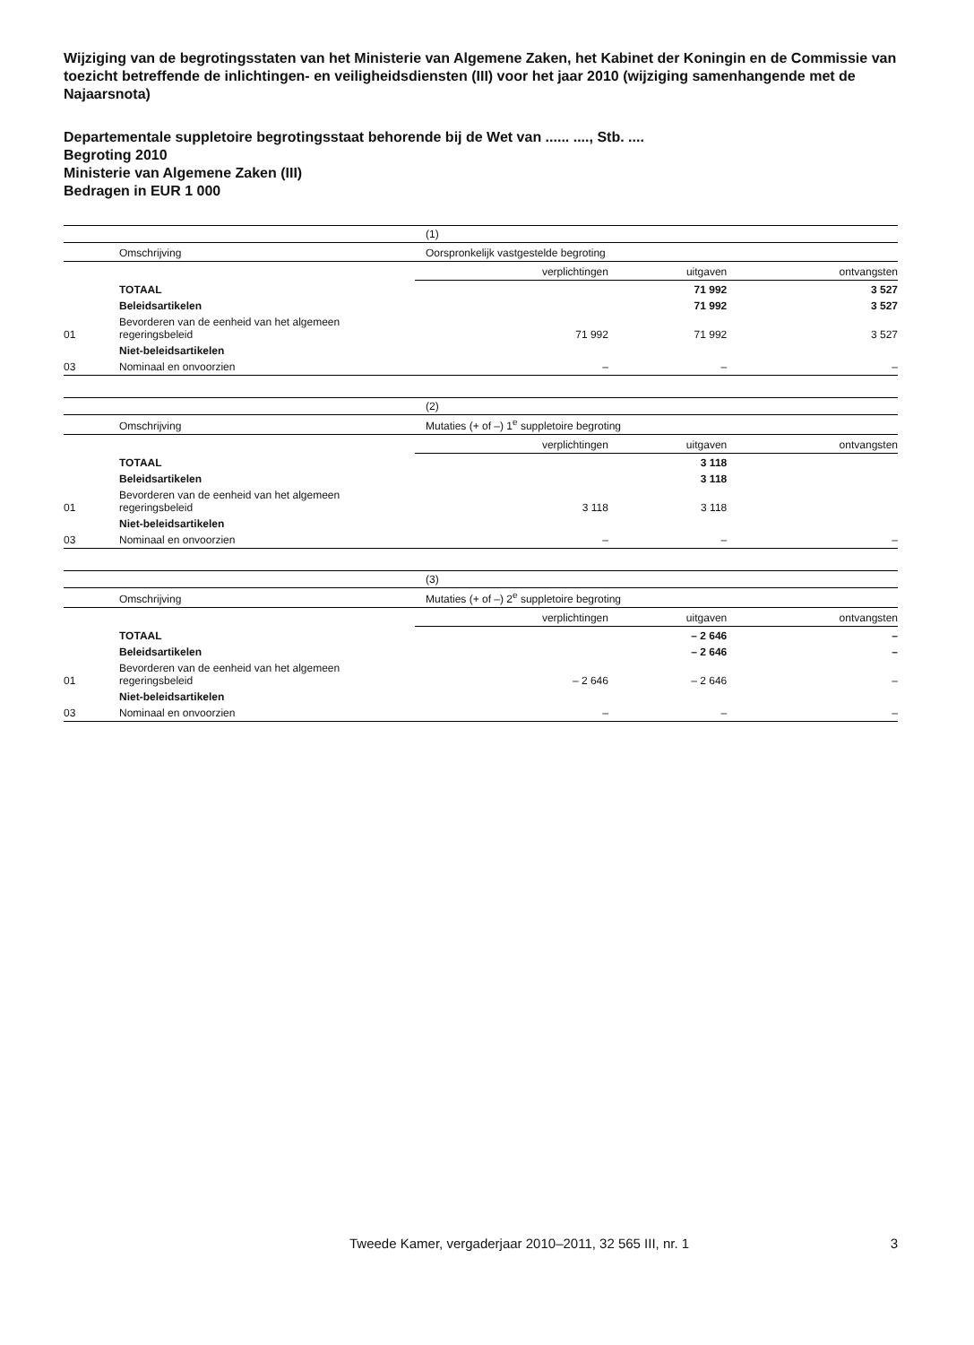Wijziging van de begrotingsstaten van het Ministerie van Algemene Zaken, het Kabinet der Koningin en de Commissie van toezicht betreffende de inlichtingen- en veiligheidsdiensten (III) voor het jaar 2010 (wijziging samenhangende met de Najaarsnota)
Departementale suppletoire begrotingsstaat behorende bij de Wet van ...... ...., Stb. ....
Begroting 2010
Ministerie van Algemene Zaken (III)
Bedragen in EUR 1 000
| | | (1) | | |
| | Omschrijving | Oorspronkelijk vastgestelde begroting | | |
| | | verplichtingen | uitgaven | ontvangsten |
| | TOTAAL | | 71 992 | 3 527 |
| | Beleidsartikelen | | 71 992 | 3 527 |
| 01 | Bevorderen van de eenheid van het algemeen regeringsbeleid | 71 992 | 71 992 | 3 527 |
| | Niet-beleidsartikelen | | | |
| 03 | Nominaal en onvoorzien | – | – | – |
| | | (2) | | |
| | Omschrijving | Mutaties (+ of –) 1<sup>e</sup> suppletoire begroting | | |
| | | verplichtingen | uitgaven | ontvangsten |
| | TOTAAL | | 3 118 | |
| | Beleidsartikelen | | 3 118 | |
| 01 | Bevorderen van de eenheid van het algemeen regeringsbeleid | 3 118 | 3 118 | |
| | Niet-beleidsartikelen | | | |
| 03 | Nominaal en onvoorzien | – | – | – |
| | | (3) | | |
| | Omschrijving | Mutaties (+ of –) 2<sup>e</sup> suppletoire begroting | | |
| | | verplichtingen | uitgaven | ontvangsten |
| | TOTAAL | | – 2 646 | – |
| | Beleidsartikelen | | – 2 646 | – |
| 01 | Bevorderen van de eenheid van het algemeen regeringsbeleid | – 2 646 | – 2 646 | – |
| | Niet-beleidsartikelen | | | |
| 03 | Nominaal en onvoorzien | – | – | – |
Tweede Kamer, vergaderjaar 2010–2011, 32 565 III, nr. 1 3